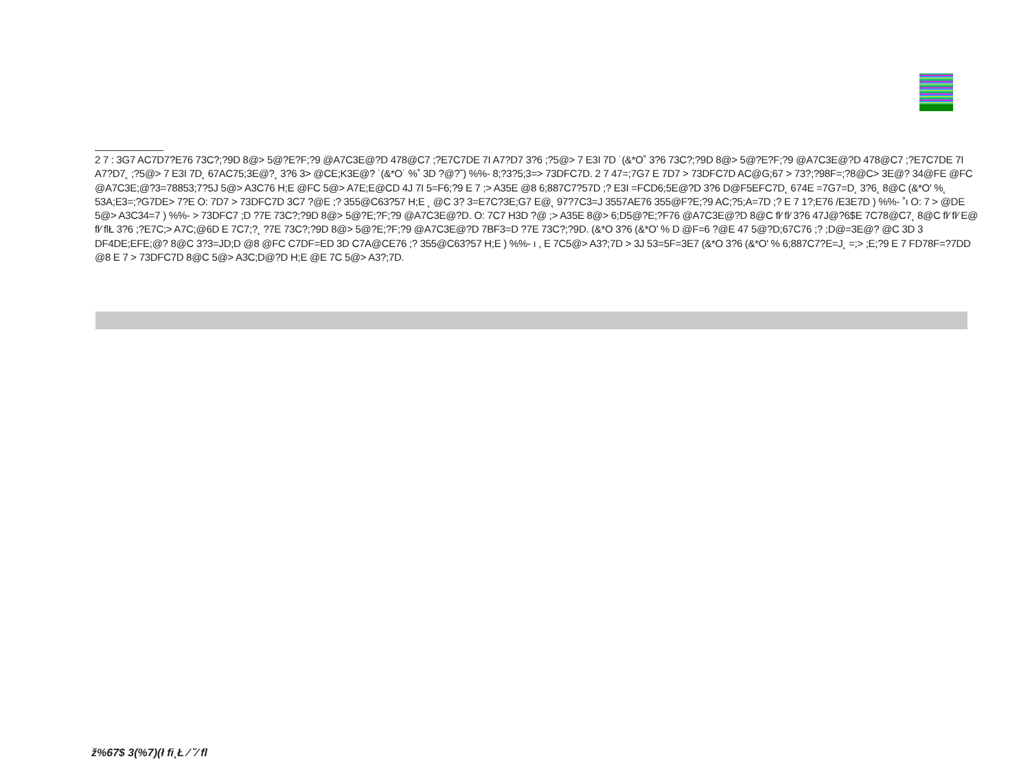2 7 : 3G7 AC7D7?E76 73C?;?9D 8@> 5@?E?F;?9 @A7C3E@?D 478@C7 ;?E7C7DE 7I A7?D7 3?6 ;?5@> 7 E3I 7D ˙(&*O˚ 3?6 73C?;?9D 8@> 5@?E?F;?9 @A7C3E@?D 478@C7 ;?E7C7DE 7I A7?D7˛ ;?5@> 7 E3I 7D˛ 67AC75;3E@?˛ 3?6 3> @CE;K3E@? ˙(&*O˙ %˚ 3D ?@?˘) %%- 8;?3?5;3=> 73DFC7D. 2 7 47=;7G7 E 7D7 > 73DFC7D AC@G;67 > 73?;?98F=;?8@C> 3E@? 34@FE @FC @A7C3E;@?3=78853;7?5J 5@> A3C76 H;E @FC 5@> A7E;E@CD 4J 7I 5=F6;?9 E 7 ;> A35E @8 6;887C7?57D ;? E3I =FCD6;5E@?D 3?6 D@F5EFC7D˛ 674E =7G7=D˛ 3?6˛ 8@C (&*O' %˛ 53A;E3=;?G7DE> 7?E O: 7D7 > 73DFC7D 3C7 ?@E ;? 355@C63?57 H;E ˛ @C 3? 3=E7C?3E;G7 E@˛ 97?7C3=J 3557AE76 355@F?E;?9 AC;?5;A=7D ;? E 7 1?;E76 /E3E7D ) %%- ˚ı O: 7 > @DE 5@> A3C34=7 ) %%- > 73DFC7 ;D ?7E 73C?;?9D 8@> 5@?E;?F;?9 @A7C3E@?D. O: 7C7 H3D ?@ ;> A35E 8@> 6;D5@?E;?F76 @A7C3E@?D 8@C fl⁄ fl⁄ 3?6 47J@?6$E 7C78@C7˛ 8@C fl⁄ fl⁄ E@ fl⁄ flŁ 3?6 ;?E7C;> A7C;@6D E 7C7;?˛ ?7E 73C?;?9D 8@> 5@?E;?F;?9 @A7C3E@?D 7BF3=D ?7E 73C?;?9D. (&*O 3?6 (&*O' % D @F=6 ?@E 47 5@?D;67C76 ;? ;D@=3E@? @C 3D 3 DF4DE;EFE;@? 8@C 3?3=JD;D @8 @FC C7DF=ED 3D C7A@CE76 ;? 355@C63?57 H;E ) %%- ı , E 7C5@> A3?;7D > 3J 53=5F=3E7 (&*O 3?6 (&*O' % 6;887C7?E=J˛ =;> ;E;?9 E 7 FD78F=?7DD @8 E 7 > 73DFC7D 8@C 5@> A3C;D@?D H;E @E 7C 5@> A3?;7D.
ž%67$ 3(%7)(ł fi˛Ł ⁄ ˘⁄ fl